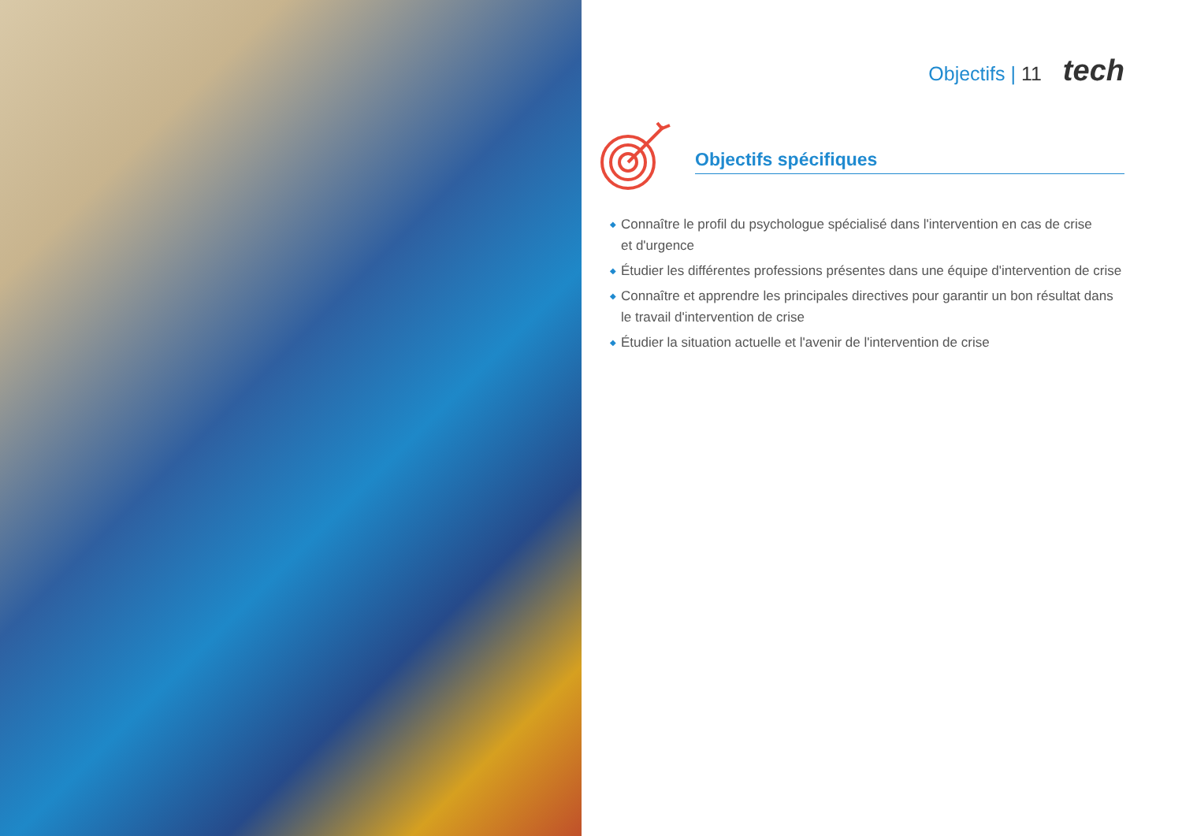Objectifs | 11 tech
Objectifs spécifiques
◆ Connaître le profil du psychologue spécialisé dans l'intervention en cas de crise
et d'urgence
◆ Étudier les différentes professions présentes dans une équipe d'intervention de crise
◆ Connaître et apprendre les principales directives pour garantir un bon résultat dans le travail d'intervention de crise
◆ Étudier la situation actuelle et l'avenir de l'intervention de crise